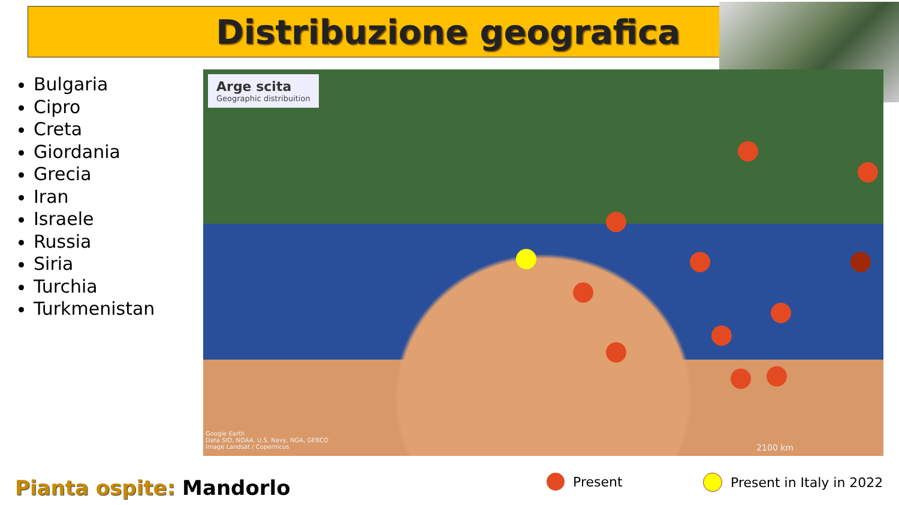Distribuzione geografica
Bulgaria
Cipro
Creta
Giordania
Grecia
Iran
Israele
Russia
Siria
Turchia
Turkmenistan
Arge scita
Geographic distribuition
Google Earth
Data SIO, NOAA, U.S. Navy, NGA, GEBCO
Image Landsat / Copernicus
2100 km
Pianta ospite: Mandorlo Present Present in Italy in 2022